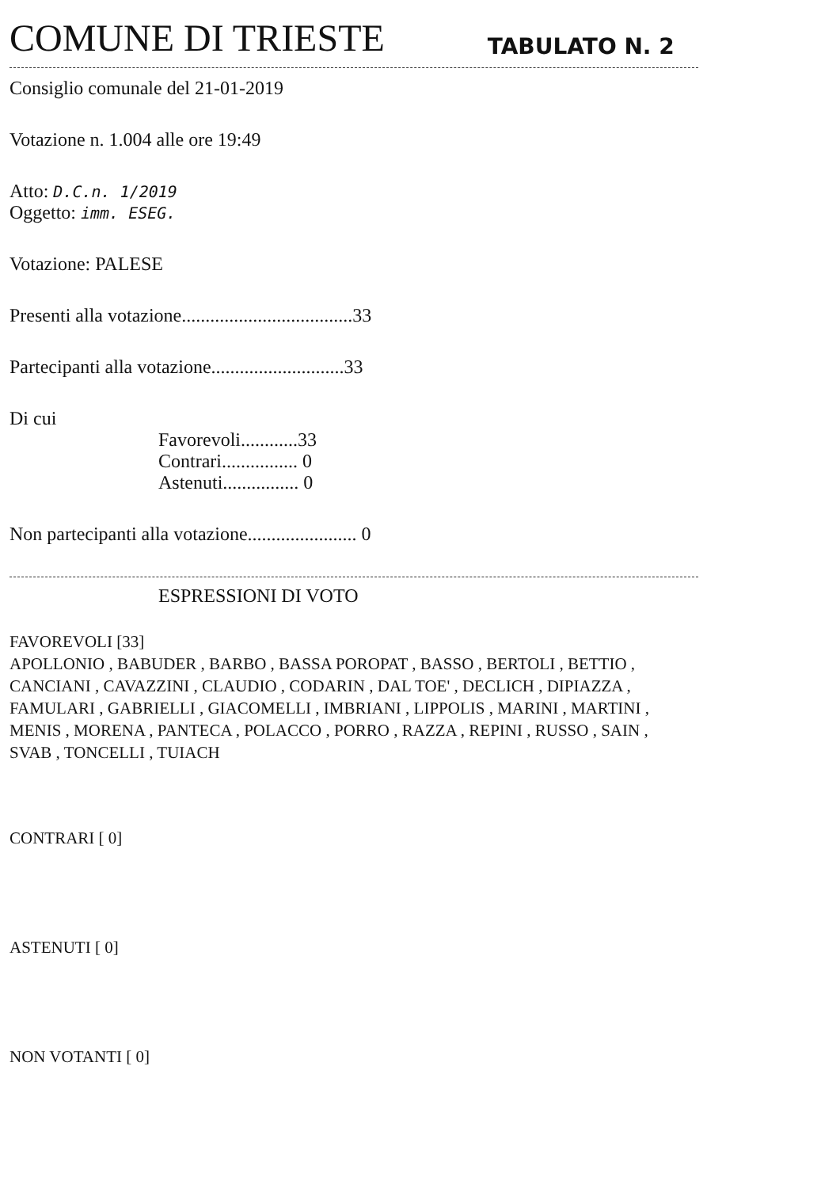COMUNE DI TRIESTE
TABULATO N. 2
Consiglio comunale del 21-01-2019
Votazione n. 1.004 alle ore 19:49
Atto: D.C.n. 1/2019
Oggetto: imm. ESEG.
Votazione: PALESE
Presenti alla votazione....................................33
Partecipanti alla votazione............................33
Di cui
Favorevoli............33
Contrari................ 0
Astenuti................ 0
Non partecipanti alla votazione....................... 0
ESPRESSIONI DI VOTO
FAVOREVOLI [33]
APOLLONIO , BABUDER , BARBO , BASSA POROPAT , BASSO , BERTOLI , BETTIO ,
CANCIANI , CAVAZZINI , CLAUDIO , CODARIN , DAL TOE' , DECLICH , DIPIAZZA ,
FAMULARI , GABRIELLI , GIACOMELLI , IMBRIANI , LIPPOLIS , MARINI , MARTINI ,
MENIS , MORENA , PANTECA , POLACCO , PORRO , RAZZA , REPINI , RUSSO , SAIN ,
SVAB , TONCELLI , TUIACH
CONTRARI [ 0]
ASTENUTI [ 0]
NON VOTANTI [ 0]